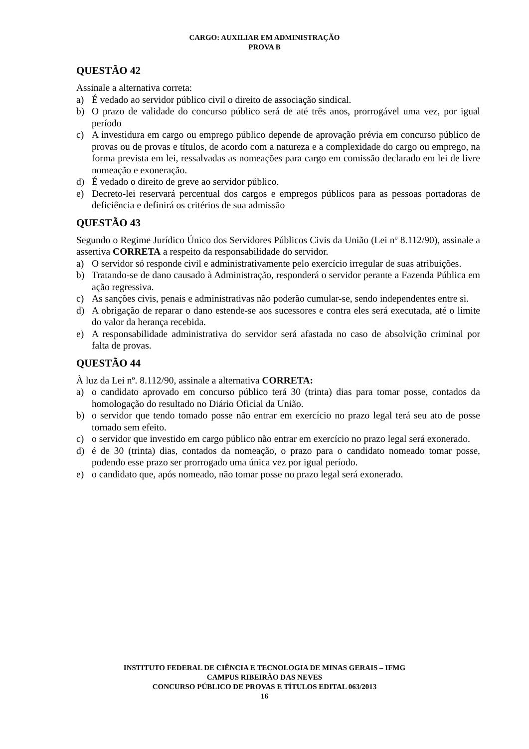CARGO: AUXILIAR EM ADMINISTRAÇÃO
PROVA B
QUESTÃO 42
Assinale a alternativa correta:
a) É vedado ao servidor público civil o direito de associação sindical.
b) O prazo de validade do concurso público será de até três anos, prorrogável uma vez, por igual período
c) A investidura em cargo ou emprego público depende de aprovação prévia em concurso público de provas ou de provas e títulos, de acordo com a natureza e a complexidade do cargo ou emprego, na forma prevista em lei, ressalvadas as nomeações para cargo em comissão declarado em lei de livre nomeação e exoneração.
d) É vedado o direito de greve ao servidor público.
e) Decreto-lei reservará percentual dos cargos e empregos públicos para as pessoas portadoras de deficiência e definirá os critérios de sua admissão
QUESTÃO 43
Segundo o Regime Jurídico Único dos Servidores Públicos Civis da União (Lei nº 8.112/90), assinale a assertiva CORRETA a respeito da responsabilidade do servidor.
a) O servidor só responde civil e administrativamente pelo exercício irregular de suas atribuições.
b) Tratando-se de dano causado à Administração, responderá o servidor perante a Fazenda Pública em ação regressiva.
c) As sanções civis, penais e administrativas não poderão cumular-se, sendo independentes entre si.
d) A obrigação de reparar o dano estende-se aos sucessores e contra eles será executada, até o limite do valor da herança recebida.
e) A responsabilidade administrativa do servidor será afastada no caso de absolvição criminal por falta de provas.
QUESTÃO 44
À luz da Lei nº. 8.112/90, assinale a alternativa CORRETA:
a) o candidato aprovado em concurso público terá 30 (trinta) dias para tomar posse, contados da homologação do resultado no Diário Oficial da União.
b) o servidor que tendo tomado posse não entrar em exercício no prazo legal terá seu ato de posse tornado sem efeito.
c) o servidor que investido em cargo público não entrar em exercício no prazo legal será exonerado.
d) é de 30 (trinta) dias, contados da nomeação, o prazo para o candidato nomeado tomar posse, podendo esse prazo ser prorrogado uma única vez por igual período.
e) o candidato que, após nomeado, não tomar posse no prazo legal será exonerado.
INSTITUTO FEDERAL DE CIÊNCIA E TECNOLOGIA DE MINAS GERAIS – IFMG
CAMPUS RIBEIRÃO DAS NEVES
CONCURSO PÚBLICO DE PROVAS E TÍTULOS EDITAL 063/2013
16